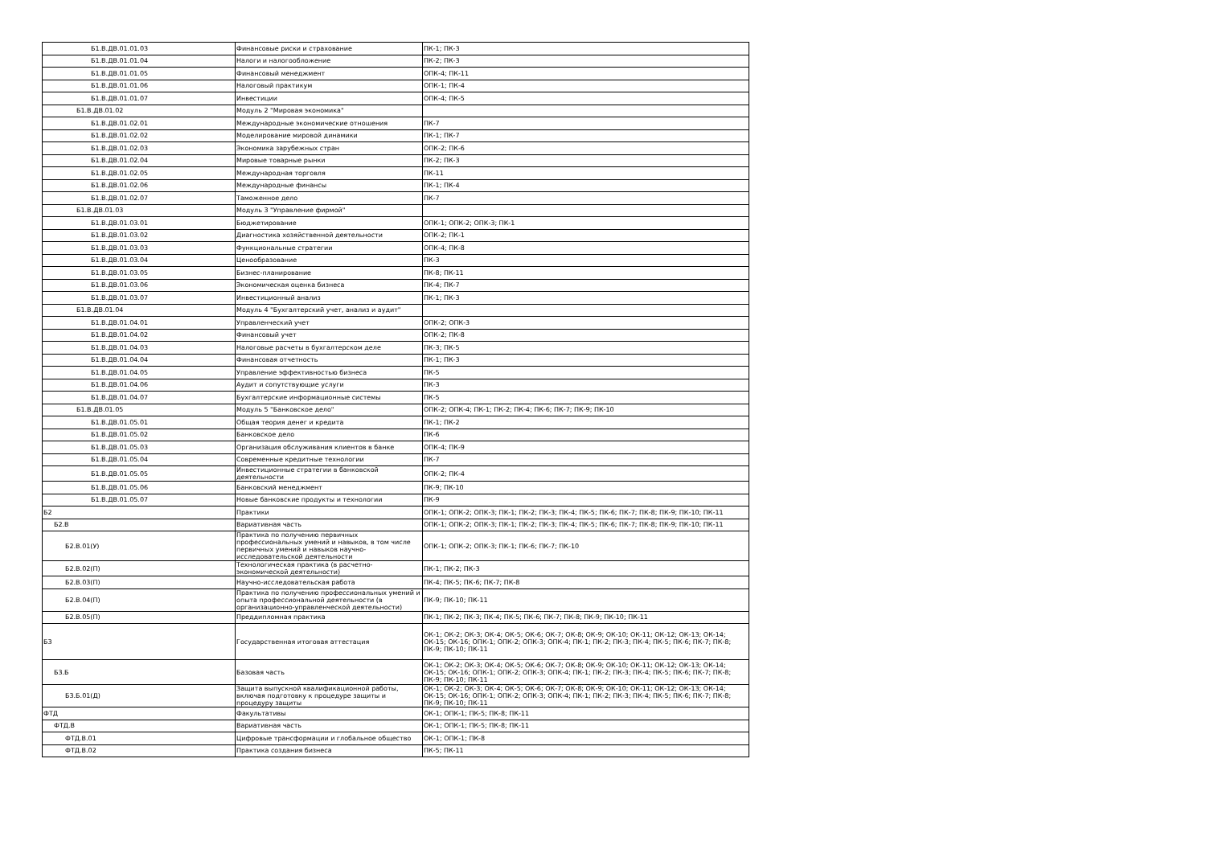| Б1.В.ДВ.01.01.03 | Финансовые риски и страхование | ПК-1; ПК-3 |
| Б1.В.ДВ.01.01.04 | Налоги и налогообложение | ПК-2; ПК-3 |
| Б1.В.ДВ.01.01.05 | Финансовый менеджмент | ОПК-4; ПК-11 |
| Б1.В.ДВ.01.01.06 | Налоговый практикум | ОПК-1; ПК-4 |
| Б1.В.ДВ.01.01.07 | Инвестиции | ОПК-4; ПК-5 |
| Б1.В.ДВ.01.02 | Модуль 2 "Мировая экономика" | |
| Б1.В.ДВ.01.02.01 | Международные экономические отношения | ПК-7 |
| Б1.В.ДВ.01.02.02 | Моделирование мировой динамики | ПК-1; ПК-7 |
| Б1.В.ДВ.01.02.03 | Экономика зарубежных стран | ОПК-2; ПК-6 |
| Б1.В.ДВ.01.02.04 | Мировые товарные рынки | ПК-2; ПК-3 |
| Б1.В.ДВ.01.02.05 | Международная торговля | ПК-11 |
| Б1.В.ДВ.01.02.06 | Международные финансы | ПК-1; ПК-4 |
| Б1.В.ДВ.01.02.07 | Таможенное дело | ПК-7 |
| Б1.В.ДВ.01.03 | Модуль 3 "Управление фирмой" | |
| Б1.В.ДВ.01.03.01 | Бюджетирование | ОПК-1; ОПК-2; ОПК-3; ПК-1 |
| Б1.В.ДВ.01.03.02 | Диагностика хозяйственной деятельности | ОПК-2; ПК-1 |
| Б1.В.ДВ.01.03.03 | Функциональные стратегии | ОПК-4; ПК-8 |
| Б1.В.ДВ.01.03.04 | Ценообразование | ПК-3 |
| Б1.В.ДВ.01.03.05 | Бизнес-планирование | ПК-8; ПК-11 |
| Б1.В.ДВ.01.03.06 | Экономическая оценка бизнеса | ПК-4; ПК-7 |
| Б1.В.ДВ.01.03.07 | Инвестиционный анализ | ПК-1; ПК-3 |
| Б1.В.ДВ.01.04 | Модуль 4 "Бухгалтерский учет, анализ и аудит" | |
| Б1.В.ДВ.01.04.01 | Управленческий учет | ОПК-2; ОПК-3 |
| Б1.В.ДВ.01.04.02 | Финансовый учет | ОПК-2; ПК-8 |
| Б1.В.ДВ.01.04.03 | Налоговые расчеты в бухгалтерском деле | ПК-3; ПК-5 |
| Б1.В.ДВ.01.04.04 | Финансовая отчетность | ПК-1; ПК-3 |
| Б1.В.ДВ.01.04.05 | Управление эффективностью бизнеса | ПК-5 |
| Б1.В.ДВ.01.04.06 | Аудит и сопутствующие услуги | ПК-3 |
| Б1.В.ДВ.01.04.07 | Бухгалтерские информационные системы | ПК-5 |
| Б1.В.ДВ.01.05 | Модуль 5 "Банковское дело" | ОПК-2; ОПК-4; ПК-1; ПК-2; ПК-4; ПК-6; ПК-7; ПК-9; ПК-10 |
| Б1.В.ДВ.01.05.01 | Общая теория денег и кредита | ПК-1; ПК-2 |
| Б1.В.ДВ.01.05.02 | Банковское дело | ПК-6 |
| Б1.В.ДВ.01.05.03 | Организация обслуживания клиентов в банке | ОПК-4; ПК-9 |
| Б1.В.ДВ.01.05.04 | Современные кредитные технологии | ПК-7 |
| Б1.В.ДВ.01.05.05 | Инвестиционные стратегии в банковской деятельности | ОПК-2; ПК-4 |
| Б1.В.ДВ.01.05.06 | Банковский менеджмент | ПК-9; ПК-10 |
| Б1.В.ДВ.01.05.07 | Новые банковские продукты и технологии | ПК-9 |
| Б2 | Практики | ОПК-1; ОПК-2; ОПК-3; ПК-1; ПК-2; ПК-3; ПК-4; ПК-5; ПК-6; ПК-7; ПК-8; ПК-9; ПК-10; ПК-11 |
| Б2.В | Вариативная часть | ОПК-1; ОПК-2; ОПК-3; ПК-1; ПК-2; ПК-3; ПК-4; ПК-5; ПК-6; ПК-7; ПК-8; ПК-9; ПК-10; ПК-11 |
| Б2.В.01(У) | Практика по получению первичных профессиональных умений и навыков, в том числе первичных умений и навыков научно-исследовательской деятельности | ОПК-1; ОПК-2; ОПК-3; ПК-1; ПК-6; ПК-7; ПК-10 |
| Б2.В.02(П) | Технологическая практика (в расчетно-экономической деятельности) | ПК-1; ПК-2; ПК-3 |
| Б2.В.03(П) | Научно-исследовательская работа | ПК-4; ПК-5; ПК-6; ПК-7; ПК-8 |
| Б2.В.04(П) | Практика по получению профессиональных умений и опыта профессиональной деятельности (в организационно-управленческой деятельности) | ПК-9; ПК-10; ПК-11 |
| Б2.В.05(П) | Преддипломная практика | ПК-1; ПК-2; ПК-3; ПК-4; ПК-5; ПК-6; ПК-7; ПК-8; ПК-9; ПК-10; ПК-11 |
| Б3 | Государственная итоговая аттестация | ОК-1; ОК-2; ОК-3; ОК-4; ОК-5; ОК-6; ОК-7; ОК-8; ОК-9; ОК-10; ОК-11; ОК-12; ОК-13; ОК-14; ОК-15; ОК-16; ОПК-1; ОПК-2; ОПК-3; ОПК-4; ПК-1; ПК-2; ПК-3; ПК-4; ПК-5; ПК-6; ПК-7; ПК-8; ПК-9; ПК-10; ПК-11 |
| Б3.Б | Базовая часть | ОК-1; ОК-2; ОК-3; ОК-4; ОК-5; ОК-6; ОК-7; ОК-8; ОК-9; ОК-10; ОК-11; ОК-12; ОК-13; ОК-14; ОК-15; ОК-16; ОПК-1; ОПК-2; ОПК-3; ОПК-4; ПК-1; ПК-2; ПК-3; ПК-4; ПК-5; ПК-6; ПК-7; ПК-8; ПК-9; ПК-10; ПК-11 |
| Б3.Б.01(Д) | Защита выпускной квалификационной работы, включая подготовку к процедуре защиты и процедуру защиты | ОК-1; ОК-2; ОК-3; ОК-4; ОК-5; ОК-6; ОК-7; ОК-8; ОК-9; ОК-10; ОК-11; ОК-12; ОК-13; ОК-14; ОК-15; ОК-16; ОПК-1; ОПК-2; ОПК-3; ОПК-4; ПК-1; ПК-2; ПК-3; ПК-4; ПК-5; ПК-6; ПК-7; ПК-8; ПК-9; ПК-10; ПК-11 |
| ФТД | Факультативы | ОК-1; ОПК-1; ПК-5; ПК-8; ПК-11 |
| ФТД.В | Вариативная часть | ОК-1; ОПК-1; ПК-5; ПК-8; ПК-11 |
| ФТД.В.01 | Цифровые трансформации и глобальное общество | ОК-1; ОПК-1; ПК-8 |
| ФТД.В.02 | Практика создания бизнеса | ПК-5; ПК-11 |